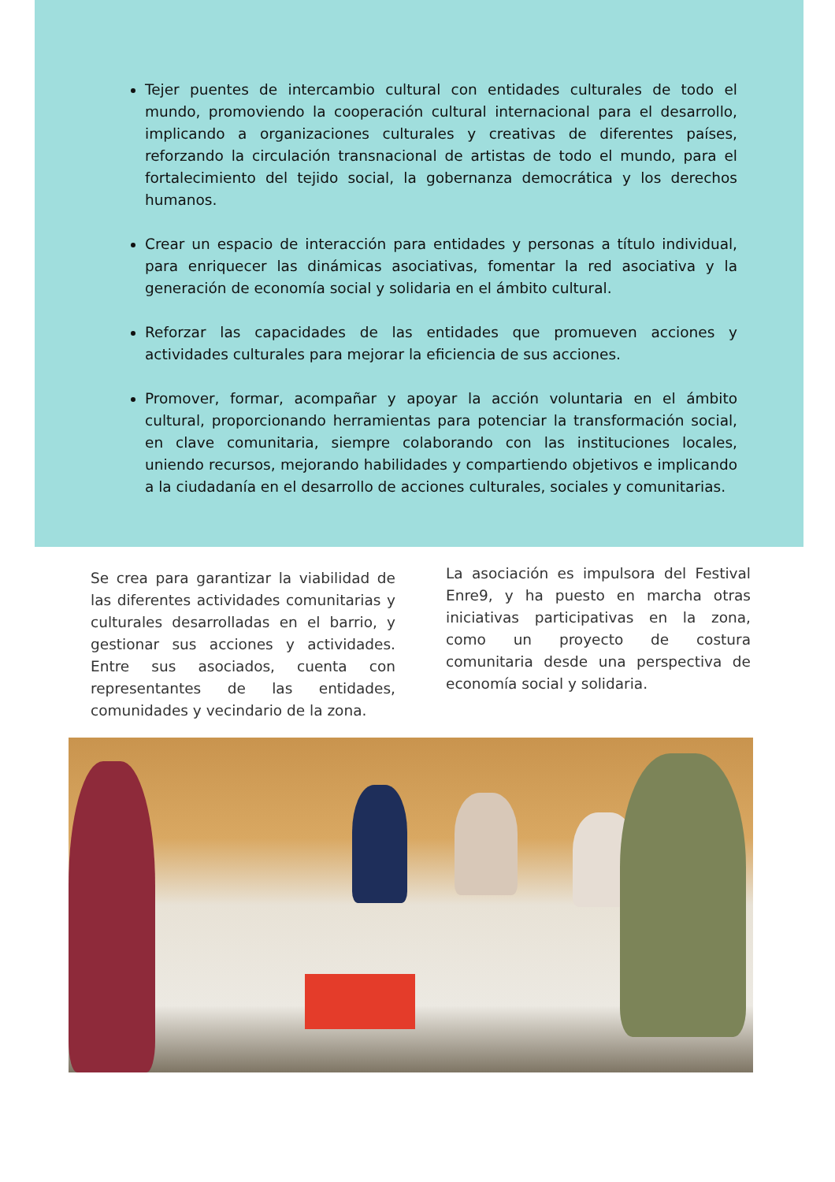Tejer puentes de intercambio cultural con entidades culturales de todo el mundo, promoviendo la cooperación cultural internacional para el desarrollo, implicando a organizaciones culturales y creativas de diferentes países, reforzando la circulación transnacional de artistas de todo el mundo, para el fortalecimiento del tejido social, la gobernanza democrática y los derechos humanos.
Crear un espacio de interacción para entidades y personas a título individual, para enriquecer las dinámicas asociativas, fomentar la red asociativa y la generación de economía social y solidaria en el ámbito cultural.
Reforzar las capacidades de las entidades que promueven acciones y actividades culturales para mejorar la eficiencia de sus acciones.
Promover, formar, acompañar y apoyar la acción voluntaria en el ámbito cultural, proporcionando herramientas para potenciar la transformación social, en clave comunitaria, siempre colaborando con las instituciones locales, uniendo recursos, mejorando habilidades y compartiendo objetivos e implicando a la ciudadanía en el desarrollo de acciones culturales, sociales y comunitarias.
Se crea para garantizar la viabilidad de las diferentes actividades comunitarias y culturales desarrolladas en el barrio, y gestionar sus acciones y actividades. Entre sus asociados, cuenta con representantes de las entidades, comunidades y vecindario de la zona.
La asociación es impulsora del Festival Enre9, y ha puesto en marcha otras iniciativas participativas en la zona, como un proyecto de costura comunitaria desde una perspectiva de economía social y solidaria.